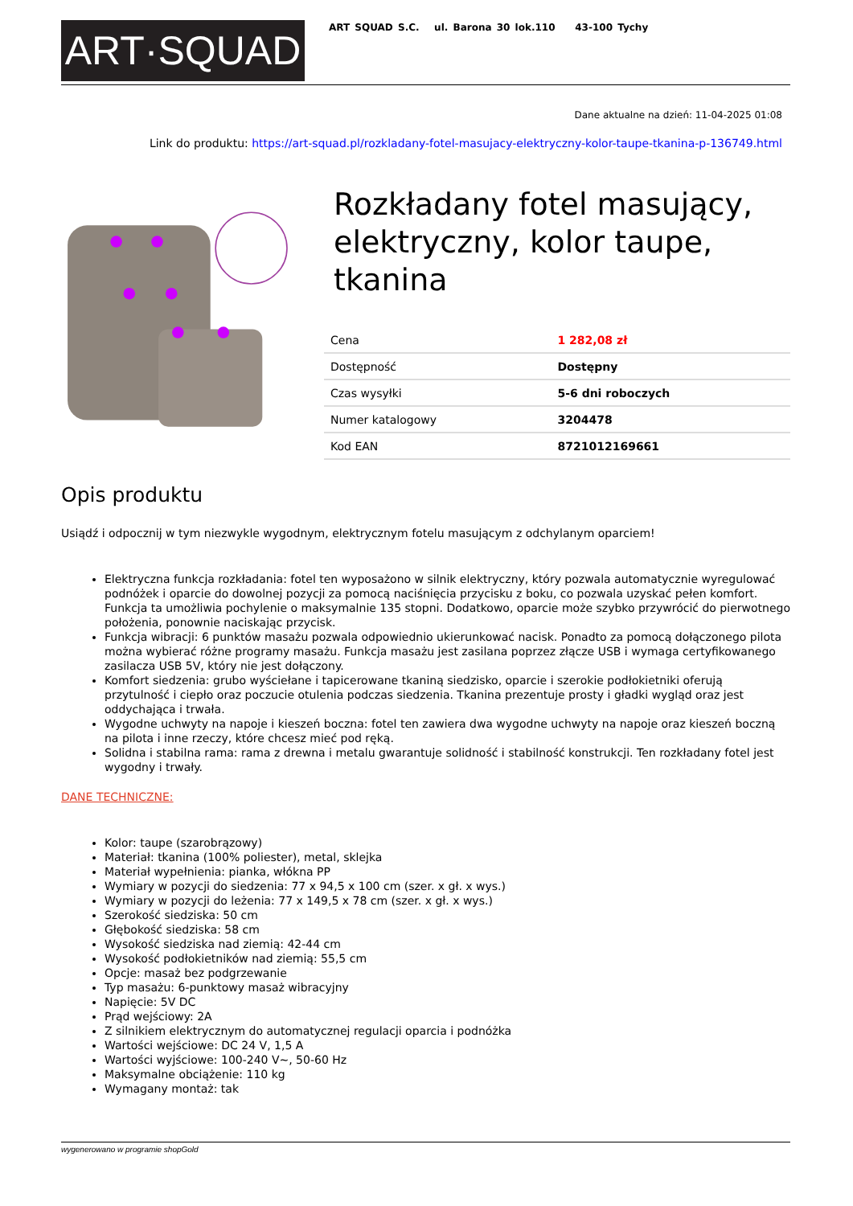ART·SQUAD
ART SQUAD S.C. ul. Barona 30 lok.110 43-100 Tychy
Dane aktualne na dzień: 11-04-2025 01:08
Link do produktu: https://art-squad.pl/rozkladany-fotel-masujacy-elektryczny-kolor-taupe-tkanina-p-136749.html
Rozkładany fotel masujący, elektryczny, kolor taupe, tkanina
| Cena | 1 282,08 zł |
| Dostępność | Dostępny |
| Czas wysyłki | 5-6 dni roboczych |
| Numer katalogowy | 3204478 |
| Kod EAN | 8721012169661 |
Opis produktu
Usiądź i odpocznij w tym niezwykle wygodnym, elektrycznym fotelu masującym z odchylanym oparciem!
Elektryczna funkcja rozkładania: fotel ten wyposażono w silnik elektryczny, który pozwala automatycznie wyregulować podnóżek i oparcie do dowolnej pozycji za pomocą naciśnięcia przycisku z boku, co pozwala uzyskać pełen komfort. Funkcja ta umożliwia pochylenie o maksymalnie 135 stopni. Dodatkowo, oparcie może szybko przywrócić do pierwotnego położenia, ponownie naciskając przycisk.
Funkcja wibracji: 6 punktów masażu pozwala odpowiednio ukierunkować nacisk. Ponadto za pomocą dołączonego pilota można wybierać różne programy masażu. Funkcja masażu jest zasilana poprzez złącze USB i wymaga certyfikowanego zasilacza USB 5V, który nie jest dołączony.
Komfort siedzenia: grubo wyściełane i tapicerowane tkaniną siedzisko, oparcie i szerokie podłokietniki oferują przytulność i ciepło oraz poczucie otulenia podczas siedzenia. Tkanina prezentuje prosty i gładki wygląd oraz jest oddychająca i trwała.
Wygodne uchwyty na napoje i kieszeń boczna: fotel ten zawiera dwa wygodne uchwyty na napoje oraz kieszeń boczną na pilota i inne rzeczy, które chcesz mieć pod ręką.
Solidna i stabilna rama: rama z drewna i metalu gwarantuje solidność i stabilność konstrukcji. Ten rozkładany fotel jest wygodny i trwały.
DANE TECHNICZNE:
Kolor: taupe (szarobrązowy)
Materiał: tkanina (100% poliester), metal, sklejka
Materiał wypełnienia: pianka, włókna PP
Wymiary w pozycji do siedzenia: 77 x 94,5 x 100 cm (szer. x gł. x wys.)
Wymiary w pozycji do leżenia: 77 x 149,5 x 78 cm (szer. x gł. x wys.)
Szerokość siedziska: 50 cm
Głębokość siedziska: 58 cm
Wysokość siedziska nad ziemią: 42-44 cm
Wysokość podłokietników nad ziemią: 55,5 cm
Opcje: masaż bez podgrzewanie
Typ masażu: 6-punktowy masaż wibracyjny
Napięcie: 5V DC
Prąd wejściowy: 2A
Z silnikiem elektrycznym do automatycznej regulacji oparcia i podnóżka
Wartości wejściowe: DC 24 V, 1,5 A
Wartości wyjściowe: 100-240 V~, 50-60 Hz
Maksymalne obciążenie: 110 kg
Wymagany montaż: tak
wygenerowano w programie shopGold